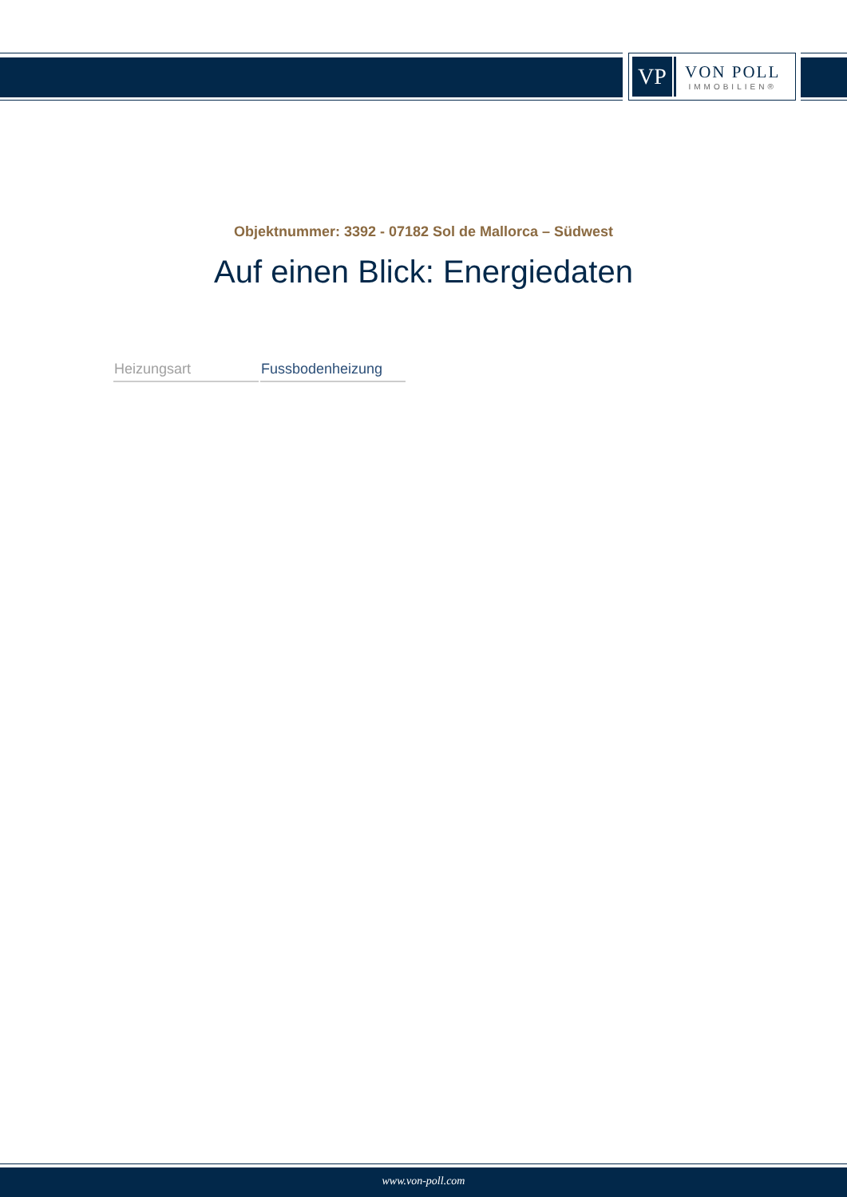VP
VON POLL
IMMOBILIEN®
Objektnummer: 3392 - 07182 Sol de Mallorca – Südwest
Auf einen Blick: Energiedaten
| Heizungsart | Fussbodenheizung |
www.von-poll.com